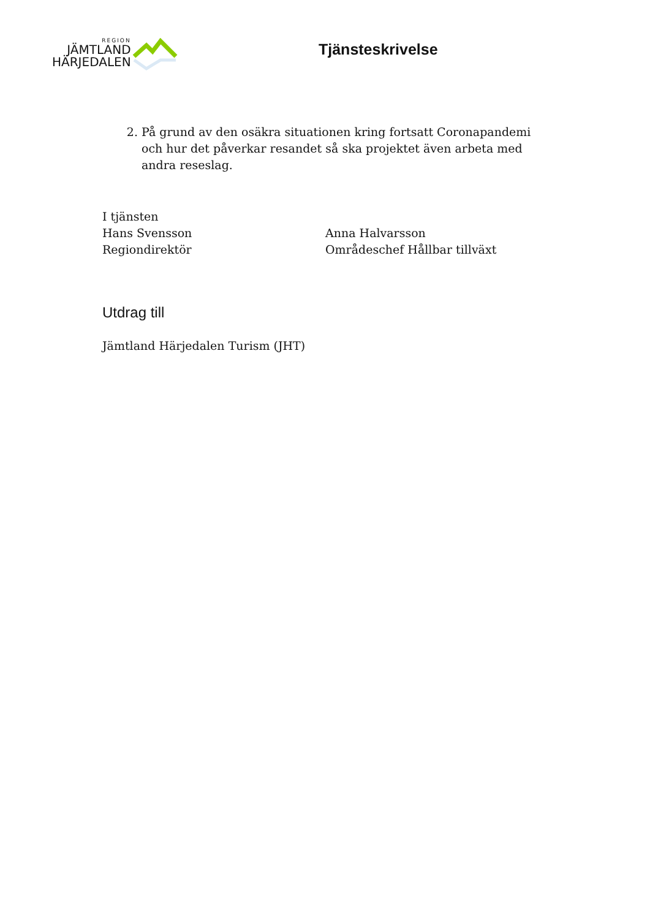REGION
JÄMTLAND
HÄRJEDALEN
Tjänsteskrivelse
2. På grund av den osäkra situationen kring fortsatt Coronapandemi och hur det påverkar resandet så ska projektet även arbeta med andra reseslag.
I tjänsten
Hans Svensson
Regiondirektör
Anna Halvarsson
Områdeschef Hållbar tillväxt
Utdrag till
Jämtland Härjedalen Turism (JHT)